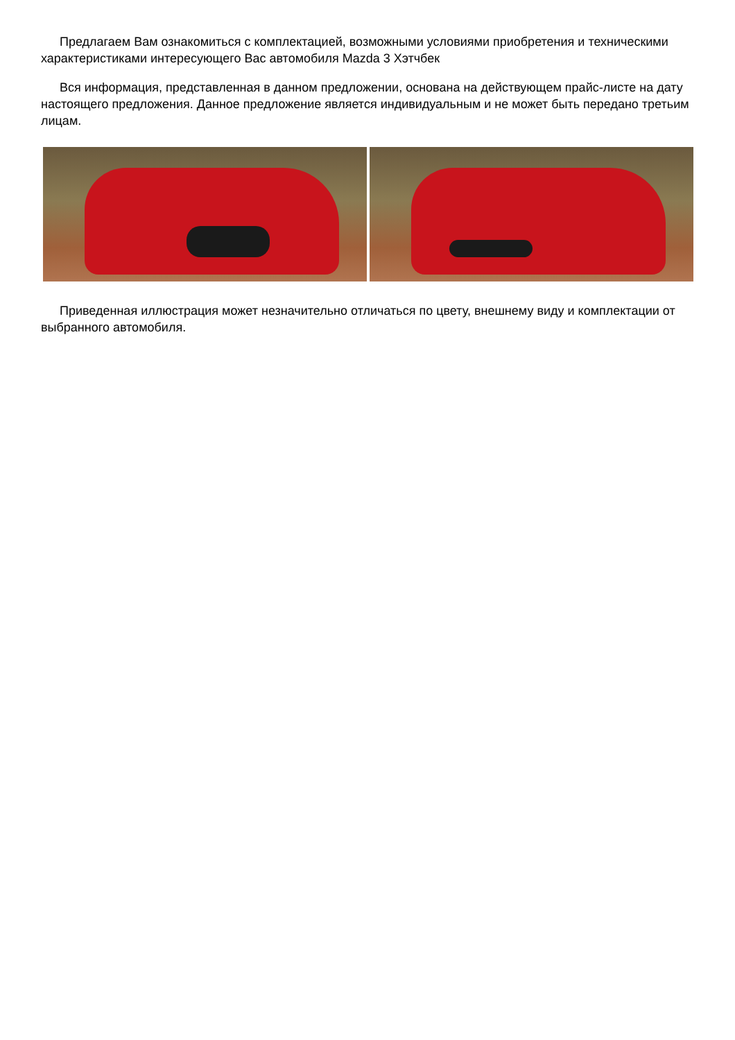Предлагаем Вам ознакомиться с комплектацией, возможными условиями приобретения и техническими характеристиками интересующего Вас автомобиля Mazda 3 Хэтчбек
Вся информация, представленная в данном предложении, основана на действующем прайс-листе на дату настоящего предложения. Данное предложение является индивидуальным и не может быть передано третьим лицам.
Приведенная иллюстрация может незначительно отличаться по цвету, внешнему виду и комплектации от выбранного автомобиля.